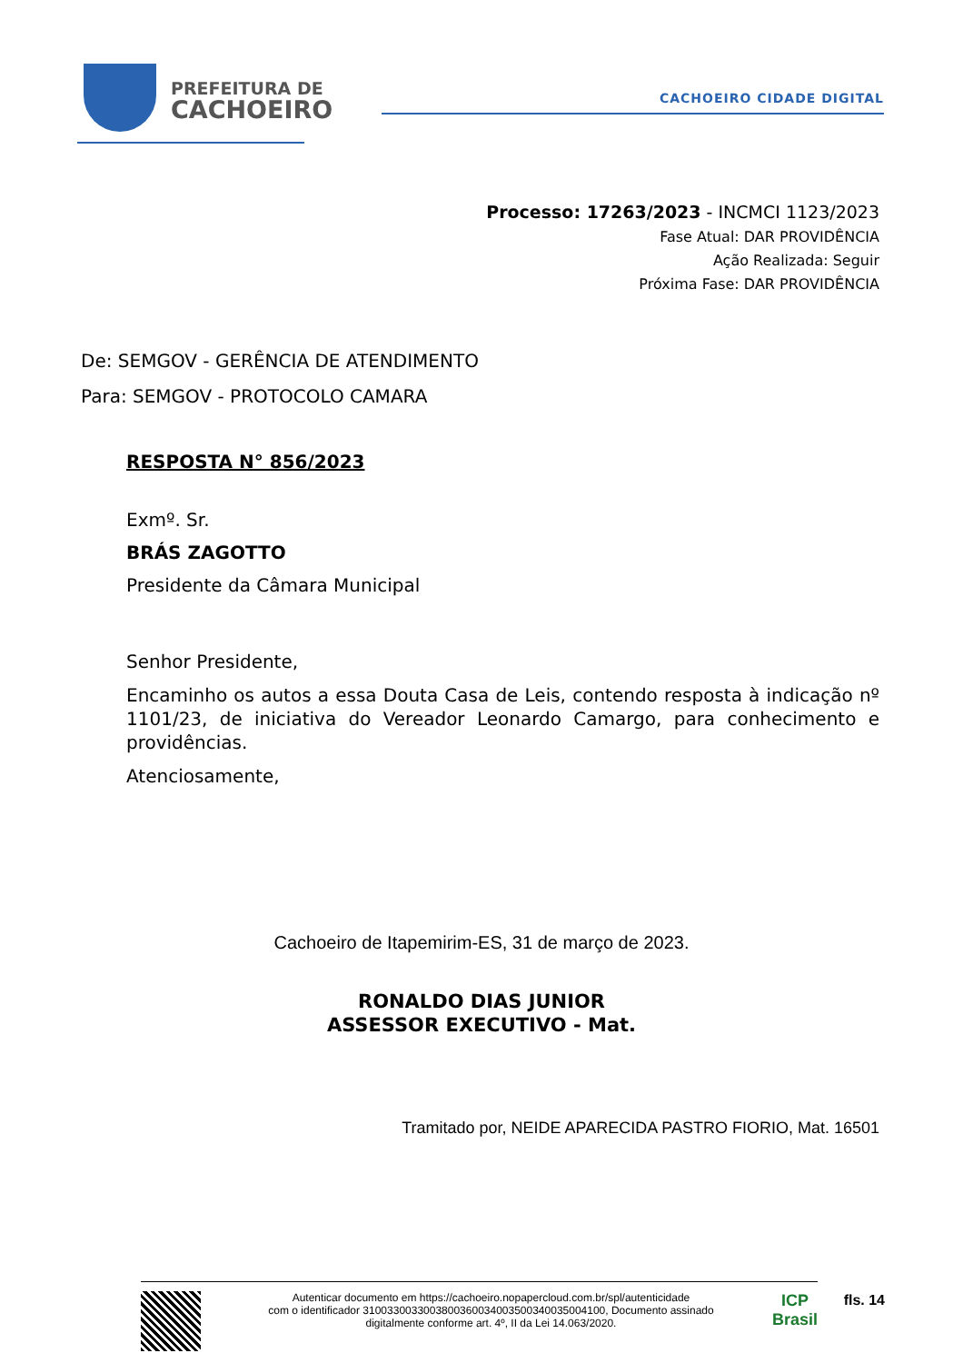PREFEITURA DE
CACHOEIRO
CACHOEIRO CIDADE DIGITAL
Processo: 17263/2023 - INCMCI 1123/2023
Fase Atual: DAR PROVIDÊNCIA
Ação Realizada: Seguir
Próxima Fase: DAR PROVIDÊNCIA
De: SEMGOV - GERÊNCIA DE ATENDIMENTO
Para: SEMGOV - PROTOCOLO CAMARA
RESPOSTA N° 856/2023
Exmº. Sr.
BRÁS ZAGOTTO
Presidente da Câmara Municipal
Senhor Presidente,
Encaminho os autos a essa Douta Casa de Leis, contendo resposta à indicação nº 1101/23, de iniciativa do Vereador Leonardo Camargo, para conhecimento e providências.
Atenciosamente,
Cachoeiro de Itapemirim-ES, 31 de março de 2023.
RONALDO DIAS JUNIOR
ASSESSOR EXECUTIVO - Mat.
Tramitado por, NEIDE APARECIDA PASTRO FIORIO, Mat. 16501
Autenticar documento em https://cachoeiro.nopapercloud.com.br/spl/autenticidade
com o identificador 3100330033003800360034003500340035004100, Documento assinado
digitalmente conforme art. 4º, II da Lei 14.063/2020.
ICP
Brasil
fls. 14